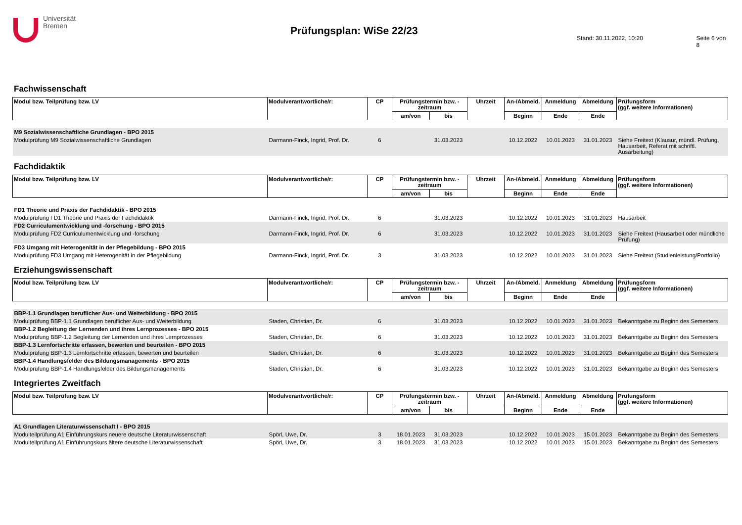Universität
Bremen
Prüfungsplan: WiSe 22/23
Stand: 30.11.2022, 10:20 Seite 6 von 8
Fachwissenschaft
| Modul bzw. Teilprüfung bzw. LV | Modulverantwortliche/r: | CP | Prüfungstermin bzw. - zeitraum | | Uhrzeit | An-/Abmeld. | Anmeldung | Abmeldung | Prüfungsform (ggf. weitere Informationen) |
| | | | am/von | bis | | Beginn | Ende | Ende | |
| M9 Sozialwissenschaftliche Grundlagen - BPO 2015 | | | | | | | | | |
| Modulprüfung M9 Sozialwissenschaftliche Grundlagen | Darmann-Finck, Ingrid, Prof. Dr. | 6 | | 31.03.2023 | | 10.12.2022 | 10.01.2023 | 31.01.2023 | Siehe Freitext (Klausur, mündl. Prüfung, Hausarbeit, Referat mit schriftl. Ausarbeitung) |
Fachdidaktik
| Modul bzw. Teilprüfung bzw. LV | Modulverantwortliche/r: | CP | Prüfungstermin bzw. - zeitraum | | Uhrzeit | An-/Abmeld. | Anmeldung | Abmeldung | Prüfungsform (ggf. weitere Informationen) |
| | | | am/von | bis | | Beginn | Ende | Ende | |
| FD1 Theorie und Praxis der Fachdidaktik - BPO 2015 | | | | | | | | | |
| Modulprüfung FD1 Theorie und Praxis der Fachdidaktik | Darmann-Finck, Ingrid, Prof. Dr. | 6 | | 31.03.2023 | | 10.12.2022 | 10.01.2023 | 31.01.2023 | Hausarbeit |
| FD2 Curriculumentwicklung und -forschung - BPO 2015 | | | | | | | | | |
| Modulprüfung FD2 Curriculumentwicklung und -forschung | Darmann-Finck, Ingrid, Prof. Dr. | 6 | | 31.03.2023 | | 10.12.2022 | 10.01.2023 | 31.01.2023 | Siehe Freitext (Hausarbeit oder mündliche Prüfung) |
| FD3 Umgang mit Heterogenität in der Pflegebildung - BPO 2015 | | | | | | | | | |
| Modulprüfung FD3 Umgang mit Heterogenität in der Pflegebildung | Darmann-Finck, Ingrid, Prof. Dr. | 3 | | 31.03.2023 | | 10.12.2022 | 10.01.2023 | 31.01.2023 | Siehe Freitext (Studienleistung/Portfolio) |
Erziehungswissenschaft
| Modul bzw. Teilprüfung bzw. LV | Modulverantwortliche/r: | CP | Prüfungstermin bzw. - zeitraum | | Uhrzeit | An-/Abmeld. | Anmeldung | Abmeldung | Prüfungsform (ggf. weitere Informationen) |
| | | | am/von | bis | | Beginn | Ende | Ende | |
| BBP-1.1 Grundlagen beruflicher Aus- und Weiterbildung - BPO 2015 | | | | | | | | | |
| Modulprüfung BBP-1.1 Grundlagen beruflicher Aus- und Weiterbildung | Staden, Christian, Dr. | 6 | | 31.03.2023 | | 10.12.2022 | 10.01.2023 | 31.01.2023 | Bekanntgabe zu Beginn des Semesters |
| BBP-1.2 Begleitung der Lernenden und ihres Lernprozesses - BPO 2015 | | | | | | | | | |
| Modulprüfung BBP-1.2 Begleitung der Lernenden und ihres Lernprozesses | Staden, Christian, Dr. | 6 | | 31.03.2023 | | 10.12.2022 | 10.01.2023 | 31.01.2023 | Bekanntgabe zu Beginn des Semesters |
| BBP-1.3 Lernfortschritte erfassen, bewerten und beurteilen - BPO 2015 | | | | | | | | | |
| Modulprüfung BBP-1.3 Lernfortschritte erfassen, bewerten und beurteilen | Staden, Christian, Dr. | 6 | | 31.03.2023 | | 10.12.2022 | 10.01.2023 | 31.01.2023 | Bekanntgabe zu Beginn des Semesters |
| BBP-1.4 Handlungsfelder des Bildungsmanagements - BPO 2015 | | | | | | | | | |
| Modulprüfung BBP-1.4 Handlungsfelder des Bildungsmanagements | Staden, Christian, Dr. | 6 | | 31.03.2023 | | 10.12.2022 | 10.01.2023 | 31.01.2023 | Bekanntgabe zu Beginn des Semesters |
Integriertes Zweitfach
| Modul bzw. Teilprüfung bzw. LV | Modulverantwortliche/r: | CP | Prüfungstermin bzw. - zeitraum | | Uhrzeit | An-/Abmeld. | Anmeldung | Abmeldung | Prüfungsform (ggf. weitere Informationen) |
| | | | am/von | bis | | Beginn | Ende | Ende | |
| A1 Grundlagen Literaturwissenschaft I - BPO 2015 | | | | | | | | | |
| Modulteilprüfung A1 Einführungskurs neuere deutsche Literaturwissenschaft | Spörl, Uwe, Dr. | 3 | 18.01.2023 | 31.03.2023 | | 10.12.2022 | 10.01.2023 | 15.01.2023 | Bekanntgabe zu Beginn des Semesters |
| Modulteilprüfung A1 Einführungskurs ältere deutsche Literaturwissenschaft | Spörl, Uwe, Dr. | 3 | 18.01.2023 | 31.03.2023 | | 10.12.2022 | 10.01.2023 | 15.01.2023 | Bekanntgabe zu Beginn des Semesters |